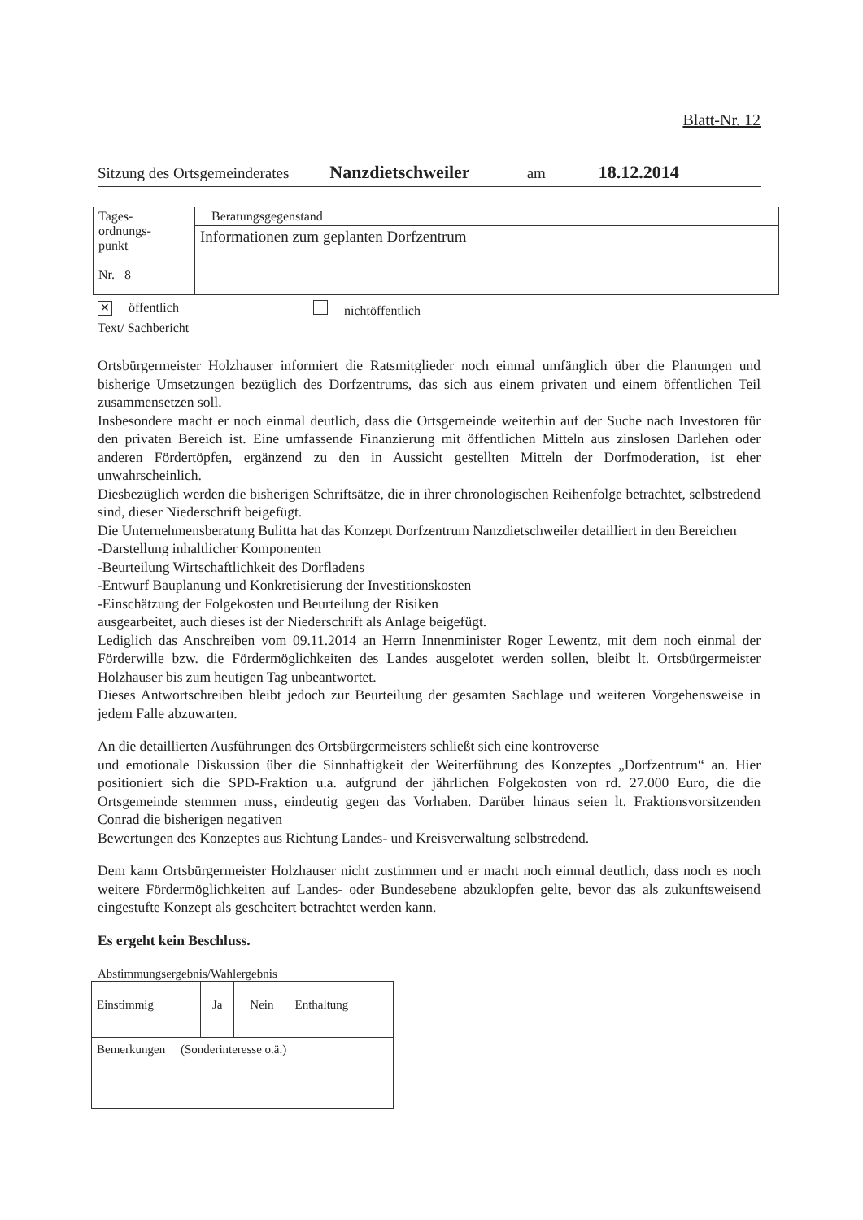Blatt-Nr. 12
Sitzung des Ortsgemeinderates Nanzdietschweiler am 18.12.2014
| Tages- ordnungs- punkt Nr. 8 | Beratungsgegenstand |
| | Informationen zum geplanten Dorfzentrum |
✕ öffentlich nichtöffentlich
Text/ Sachbericht
Ortsbürgermeister Holzhauser informiert die Ratsmitglieder noch einmal umfänglich über die Planungen und bisherige Umsetzungen bezüglich des Dorfzentrums, das sich aus einem privaten und einem öffentlichen Teil zusammensetzen soll.
Insbesondere macht er noch einmal deutlich, dass die Ortsgemeinde weiterhin auf der Suche nach Investoren für den privaten Bereich ist. Eine umfassende Finanzierung mit öffentlichen Mitteln aus zinslosen Darlehen oder anderen Fördertöpfen, ergänzend zu den in Aussicht gestellten Mitteln der Dorfmoderation, ist eher unwahrscheinlich.
Diesbezüglich werden die bisherigen Schriftsätze, die in ihrer chronologischen Reihenfolge betrachtet, selbstredend sind, dieser Niederschrift beigefügt.
Die Unternehmensberatung Bulitta hat das Konzept Dorfzentrum Nanzdietschweiler detailliert in den Bereichen
-Darstellung inhaltlicher Komponenten
-Beurteilung Wirtschaftlichkeit des Dorfladens
-Entwurf Bauplanung und Konkretisierung der Investitionskosten
-Einschätzung der Folgekosten und Beurteilung der Risiken
ausgearbeitet, auch dieses ist der Niederschrift als Anlage beigefügt.
Lediglich das Anschreiben vom 09.11.2014 an Herrn Innenminister Roger Lewentz, mit dem noch einmal der Förderwille bzw. die Fördermöglichkeiten des Landes ausgelotet werden sollen, bleibt lt. Ortsbürgermeister Holzhauser bis zum heutigen Tag unbeantwortet.
Dieses Antwortschreiben bleibt jedoch zur Beurteilung der gesamten Sachlage und weiteren Vorgehensweise in jedem Falle abzuwarten.
An die detaillierten Ausführungen des Ortsbürgermeisters schließt sich eine kontroverse
und emotionale Diskussion über die Sinnhaftigkeit der Weiterführung des Konzeptes „Dorfzentrum“ an. Hier positioniert sich die SPD-Fraktion u.a. aufgrund der jährlichen Folgekosten von rd. 27.000 Euro, die die Ortsgemeinde stemmen muss, eindeutig gegen das Vorhaben. Darüber hinaus seien lt. Fraktionsvorsitzenden Conrad die bisherigen negativen
Bewertungen des Konzeptes aus Richtung Landes- und Kreisverwaltung selbstredend.
Dem kann Ortsbürgermeister Holzhauser nicht zustimmen und er macht noch einmal deutlich, dass noch es noch weitere Fördermöglichkeiten auf Landes- oder Bundesebene abzuklopfen gelte, bevor das als zukunftsweisend eingestufte Konzept als gescheitert betrachtet werden kann.
Es ergeht kein Beschluss.
Abstimmungsergebnis/Wahlergebnis
| Einstimmig | Ja | Nein | Enthaltung |
| Bemerkungen (Sonderinteresse o.ä.) | | | |